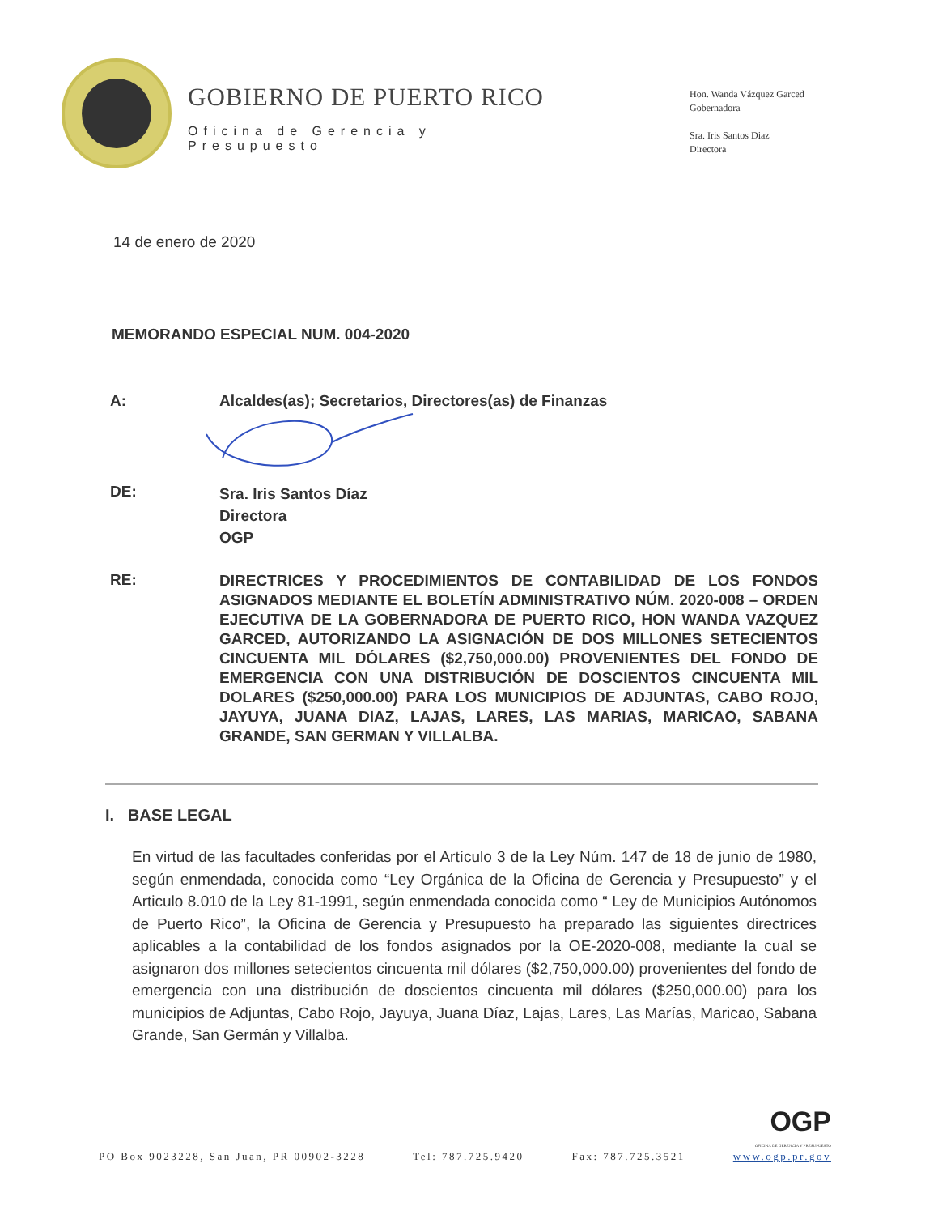GOBIERNO DE PUERTO RICO
Oficina de Gerencia y Presupuesto
Hon. Wanda Vázquez Garced
Gobernadora
Sra. Iris Santos Diaz
Directora
14 de enero de 2020
MEMORANDO ESPECIAL NUM. 004-2020
A: Alcaldes(as); Secretarios, Directores(as) de Finanzas
DE:
Sra. Iris Santos Díaz
Directora
OGP
RE:
DIRECTRICES Y PROCEDIMIENTOS DE CONTABILIDAD DE LOS FONDOS ASIGNADOS MEDIANTE EL BOLETÍN ADMINISTRATIVO NÚM. 2020-008 – ORDEN EJECUTIVA DE LA GOBERNADORA DE PUERTO RICO, HON WANDA VAZQUEZ GARCED, AUTORIZANDO LA ASIGNACIÓN DE DOS MILLONES SETECIENTOS CINCUENTA MIL DÓLARES ($2,750,000.00) PROVENIENTES DEL FONDO DE EMERGENCIA CON UNA DISTRIBUCIÓN DE DOSCIENTOS CINCUENTA MIL DOLARES ($250,000.00) PARA LOS MUNICIPIOS DE ADJUNTAS, CABO ROJO, JAYUYA, JUANA DIAZ, LAJAS, LARES, LAS MARIAS, MARICAO, SABANA GRANDE, SAN GERMAN Y VILLALBA.
I. BASE LEGAL
En virtud de las facultades conferidas por el Artículo 3 de la Ley Núm. 147 de 18 de junio de 1980, según enmendada, conocida como “Ley Orgánica de la Oficina de Gerencia y Presupuesto” y el Articulo 8.010 de la Ley 81-1991, según enmendada conocida como “ Ley de Municipios Autónomos de Puerto Rico”, la Oficina de Gerencia y Presupuesto ha preparado las siguientes directrices aplicables a la contabilidad de los fondos asignados por la OE-2020-008, mediante la cual se asignaron dos millones setecientos cincuenta mil dólares ($2,750,000.00) provenientes del fondo de emergencia con una distribución de doscientos cincuenta mil dólares ($250,000.00) para los municipios de Adjuntas, Cabo Rojo, Jayuya, Juana Díaz, Lajas, Lares, Las Marías, Maricao, Sabana Grande, San Germán y Villalba.
PO Box 9023228, San Juan, PR 00902-3228 Tel: 787.725.9420 Fax: 787.725.3521 OGP
OFICINA DE GERENCIA Y PRESUPUESTO
www.ogp.pr.gov